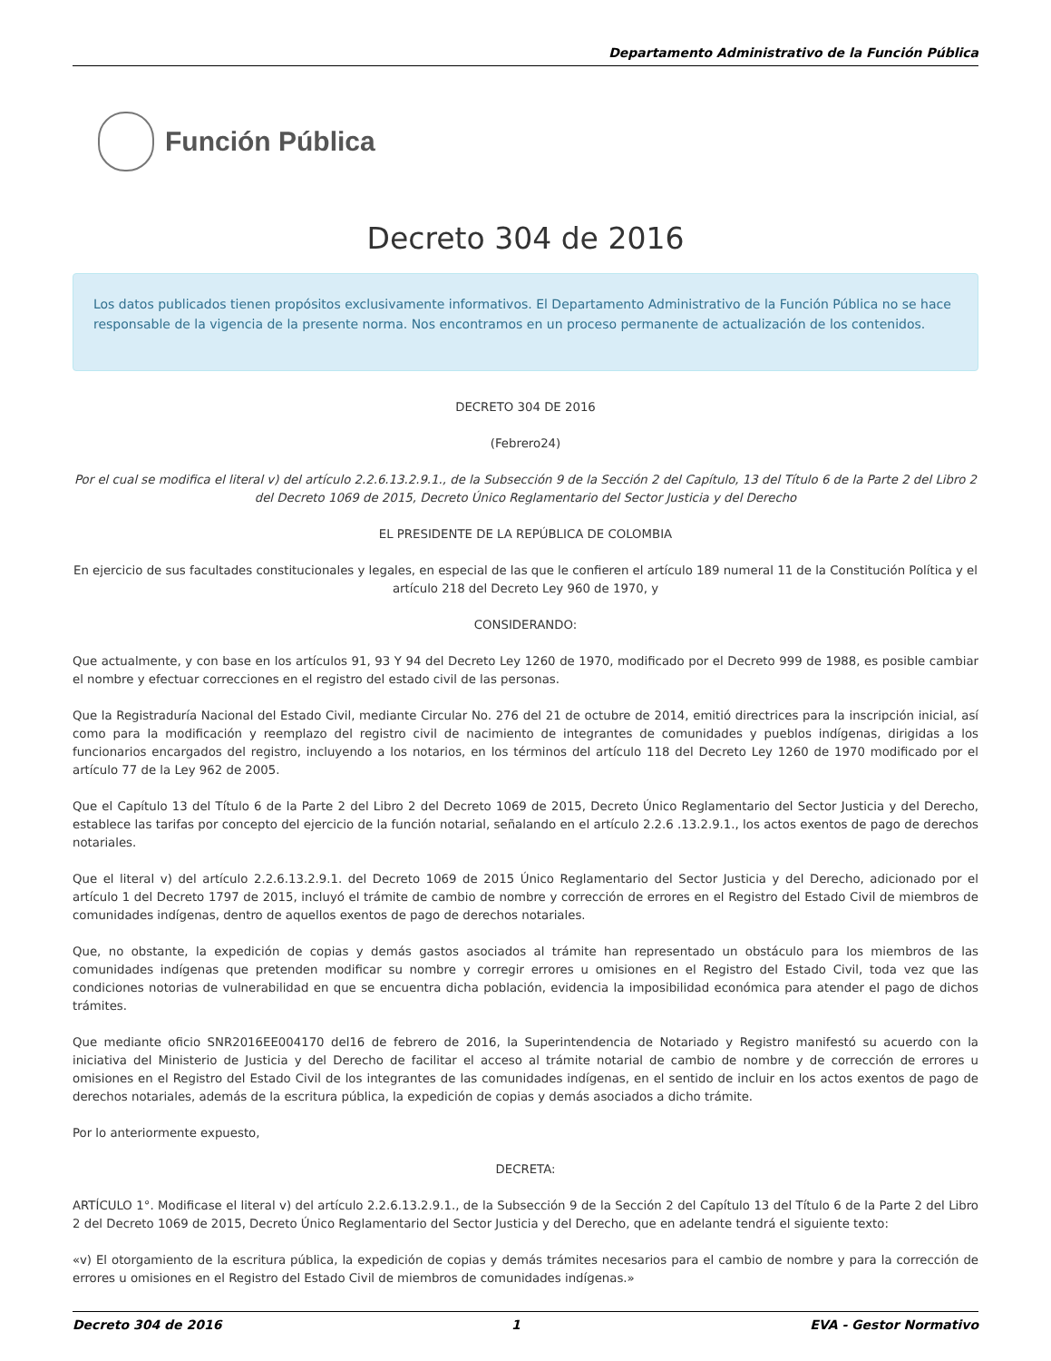Departamento Administrativo de la Función Pública
Función Pública
Decreto 304 de 2016
Los datos publicados tienen propósitos exclusivamente informativos. El Departamento Administrativo de la Función Pública no se hace responsable de la vigencia de la presente norma. Nos encontramos en un proceso permanente de actualización de los contenidos.
DECRETO 304 DE 2016
(Febrero24)
Por el cual se modifica el literal v) del artículo 2.2.6.13.2.9.1., de la Subsección 9 de la Sección 2 del Capítulo, 13 del Título 6 de la Parte 2 del Libro 2 del Decreto 1069 de 2015, Decreto Único Reglamentario del Sector Justicia y del Derecho
EL PRESIDENTE DE LA REPÚBLICA DE COLOMBIA
En ejercicio de sus facultades constitucionales y legales, en especial de las que le confieren el artículo 189 numeral 11 de la Constitución Política y el artículo 218 del Decreto Ley 960 de 1970, y
CONSIDERANDO:
Que actualmente, y con base en los artículos 91, 93 Y 94 del Decreto Ley 1260 de 1970, modificado por el Decreto 999 de 1988, es posible cambiar el nombre y efectuar correcciones en el registro del estado civil de las personas.
Que la Registraduría Nacional del Estado Civil, mediante Circular No. 276 del 21 de octubre de 2014, emitió directrices para la inscripción inicial, así como para la modificación y reemplazo del registro civil de nacimiento de integrantes de comunidades y pueblos indígenas, dirigidas a los funcionarios encargados del registro, incluyendo a los notarios, en los términos del artículo 118 del Decreto Ley 1260 de 1970 modificado por el artículo 77 de la Ley 962 de 2005.
Que el Capítulo 13 del Título 6 de la Parte 2 del Libro 2 del Decreto 1069 de 2015, Decreto Único Reglamentario del Sector Justicia y del Derecho, establece las tarifas por concepto del ejercicio de la función notarial, señalando en el artículo 2.2.6 .13.2.9.1., los actos exentos de pago de derechos notariales.
Que el literal v) del artículo 2.2.6.13.2.9.1. del Decreto 1069 de 2015 Único Reglamentario del Sector Justicia y del Derecho, adicionado por el artículo 1 del Decreto 1797 de 2015, incluyó el trámite de cambio de nombre y corrección de errores en el Registro del Estado Civil de miembros de comunidades indígenas, dentro de aquellos exentos de pago de derechos notariales.
Que, no obstante, la expedición de copias y demás gastos asociados al trámite han representado un obstáculo para los miembros de las comunidades indígenas que pretenden modificar su nombre y corregir errores u omisiones en el Registro del Estado Civil, toda vez que las condiciones notorias de vulnerabilidad en que se encuentra dicha población, evidencia la imposibilidad económica para atender el pago de dichos trámites.
Que mediante oficio SNR2016EE004170 del16 de febrero de 2016, la Superintendencia de Notariado y Registro manifestó su acuerdo con la iniciativa del Ministerio de Justicia y del Derecho de facilitar el acceso al trámite notarial de cambio de nombre y de corrección de errores u omisiones en el Registro del Estado Civil de los integrantes de las comunidades indígenas, en el sentido de incluir en los actos exentos de pago de derechos notariales, además de la escritura pública, la expedición de copias y demás asociados a dicho trámite.
Por lo anteriormente expuesto,
DECRETA:
ARTÍCULO 1°. Modificase el literal v) del artículo 2.2.6.13.2.9.1., de la Subsección 9 de la Sección 2 del Capítulo 13 del Título 6 de la Parte 2 del Libro 2 del Decreto 1069 de 2015, Decreto Único Reglamentario del Sector Justicia y del Derecho, que en adelante tendrá el siguiente texto:
«v) El otorgamiento de la escritura pública, la expedición de copias y demás trámites necesarios para el cambio de nombre y para la corrección de errores u omisiones en el Registro del Estado Civil de miembros de comunidades indígenas.»
Decreto 304 de 2016 1 EVA - Gestor Normativo